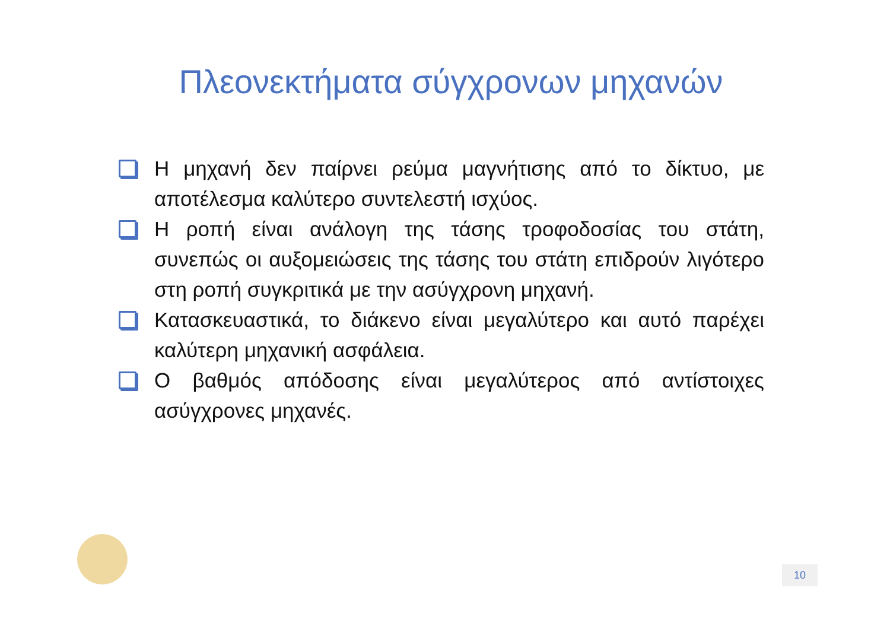Πλεονεκτήματα σύγχρονων μηχανών
Η μηχανή δεν παίρνει ρεύμα μαγνήτισης από το δίκτυο, με αποτέλεσμα καλύτερο συντελεστή ισχύος.
Η ροπή είναι ανάλογη της τάσης τροφοδοσίας του στάτη, συνεπώς οι αυξομειώσεις της τάσης του στάτη επιδρούν λιγότερο στη ροπή συγκριτικά με την ασύγχρονη μηχανή.
Κατασκευαστικά, το διάκενο είναι μεγαλύτερο και αυτό παρέχει καλύτερη μηχανική ασφάλεια.
Ο βαθμός απόδοσης είναι μεγαλύτερος από αντίστοιχες ασύγχρονες μηχανές.
10